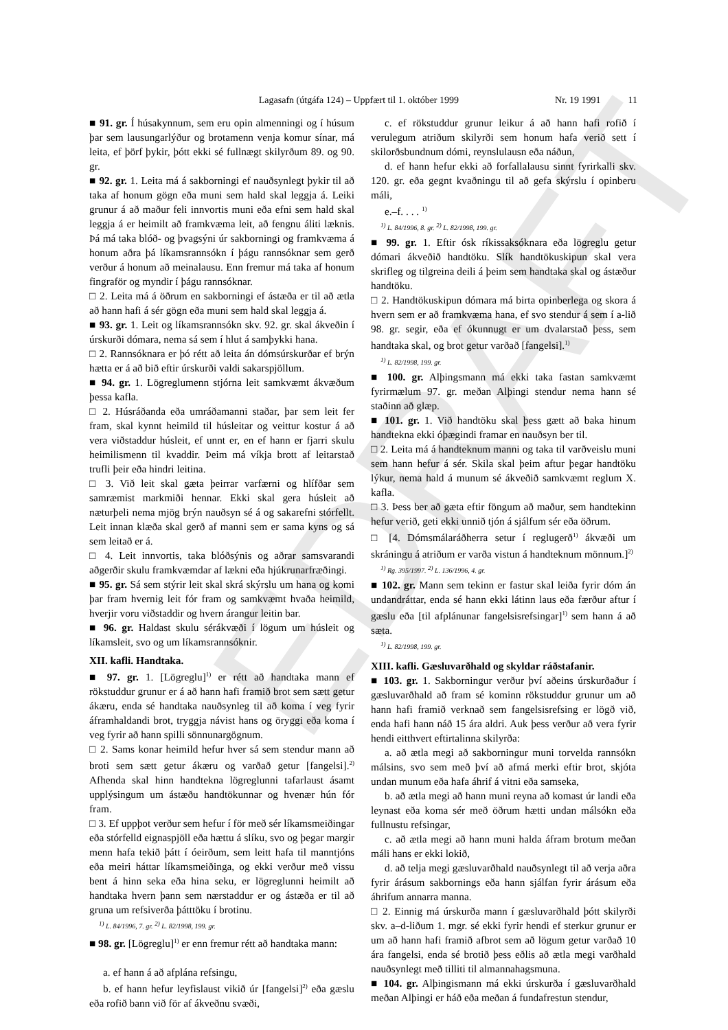EDRAFT
Lagasafn (útgáfa 124) – Uppfært til 1. október 1999 Nr. 19 1991 11
■ 91. gr. Í húsakynnum, sem eru opin almenningi og í húsum þar sem lausungarlýður og brotamenn venja komur sínar, má leita, ef þörf þykir, þótt ekki sé fullnægt skilyrðum 89. og 90. gr.
■ 92. gr. 1. Leita má á sakborningi ef nauðsynlegt þykir til að taka af honum gögn eða muni sem hald skal leggja á. Leiki grunur á að maður feli innvortis muni eða efni sem hald skal leggja á er heimilt að framkvæma leit, að fengnu áliti læknis. Þá má taka blóð- og þvagsýni úr sakborningi og framkvæma á honum aðra þá líkamsrannsókn í þágu rannsóknar sem gerð verður á honum að meinalausu. Enn fremur má taka af honum fingraför og myndir í þágu rannsóknar.
□ 2. Leita má á öðrum en sakborningi ef ástæða er til að ætla að hann hafi á sér gögn eða muni sem hald skal leggja á.
■ 93. gr. 1. Leit og líkamsrannsókn skv. 92. gr. skal ákveðin í úrskurði dómara, nema sá sem í hlut á samþykki hana.
□ 2. Rannsóknara er þó rétt að leita án dómsúrskurðar ef brýn hætta er á að bið eftir úrskurði valdi sakarspjöllum.
■ 94. gr. 1. Lögreglumenn stjórna leit samkvæmt ákvæðum þessa kafla.
□ 2. Húsráðanda eða umráðamanni staðar, þar sem leit fer fram, skal kynnt heimild til húsleitar og veittur kostur á að vera viðstaddur húsleit, ef unnt er, en ef hann er fjarri skulu heimilismenn til kvaddir. Þeim má víkja brott af leitarstað trufli þeir eða hindri leitina.
□ 3. Við leit skal gæta þeirrar varfærni og hlífðar sem samræmist markmiði hennar. Ekki skal gera húsleit að næturþeli nema mjög brýn nauðsyn sé á og sakarefni stórfellt. Leit innan klæða skal gerð af manni sem er sama kyns og sá sem leitað er á.
□ 4. Leit innvortis, taka blóðsýnis og aðrar samsvarandi aðgerðir skulu framkvæmdar af lækni eða hjúkrunarfræðingi.
■ 95. gr. Sá sem stýrir leit skal skrá skýrslu um hana og komi þar fram hvernig leit fór fram og samkvæmt hvaða heimild, hverjir voru viðstaddir og hvern árangur leitin bar.
■ 96. gr. Haldast skulu sérákvæði í lögum um húsleit og líkamsleit, svo og um líkamsrannsóknir.
XII. kafli. Handtaka.
■ 97. gr. 1. [Lögreglu]<sup>1)</sup> er rétt að handtaka mann ef rökstuddur grunur er á að hann hafi framið brot sem sætt getur ákæru, enda sé handtaka nauðsynleg til að koma í veg fyrir áframhaldandi brot, tryggja návist hans og öryggi eða koma í veg fyrir að hann spilli sönnunargögnum.
□ 2. Sams konar heimild hefur hver sá sem stendur mann að broti sem sætt getur ákæru og varðað getur [fangelsi].<sup>2)</sup> Afhenda skal hinn handtekna lögreglunni tafarlaust ásamt upplýsingum um ástæðu handtökunnar og hvenær hún fór fram.
□ 3. Ef uppþot verður sem hefur í för með sér líkamsmeiðingar eða stórfelld eignaspjöll eða hættu á slíku, svo og þegar margir menn hafa tekið þátt í óeirðum, sem leitt hafa til manntjóns eða meiri háttar líkamsmeiðinga, og ekki verður með vissu bent á hinn seka eða hina seku, er lögreglunni heimilt að handtaka hvern þann sem nærstaddur er og ástæða er til að gruna um refsiverða þátttöku í brotinu.
<sup>1)</sup> L. 84/1996, 7. gr. <sup>2)</sup> L. 82/1998, 199. gr.
■ 98. gr. [Lögreglu]<sup>1)</sup> er enn fremur rétt að handtaka mann:
a. ef hann á að afplána refsingu,
b. ef hann hefur leyfislaust vikið úr [fangelsi]<sup>2)</sup> eða gæslu eða rofið bann við för af ákveðnu svæði,
c. ef rökstuddur grunur leikur á að hann hafi rofið í verulegum atriðum skilyrði sem honum hafa verið sett í skilorðsbundnum dómi, reynslulausn eða náðun,
d. ef hann hefur ekki að forfallalausu sinnt fyrirkalli skv. 120. gr. eða gegnt kvaðningu til að gefa skýrslu í opinberu máli,
e.–f. . . . <sup>1)</sup>
<sup>1)</sup> L. 84/1996, 8. gr. <sup>2)</sup> L. 82/1998, 199. gr.
■ 99. gr. 1. Eftir ósk ríkissaksóknara eða lögreglu getur dómari ákveðið handtöku. Slík handtökuskipun skal vera skrifleg og tilgreina deili á þeim sem handtaka skal og ástæður handtöku.
□ 2. Handtökuskipun dómara má birta opinberlega og skora á hvern sem er að framkvæma hana, ef svo stendur á sem í a-lið 98. gr. segir, eða ef ókunnugt er um dvalarstað þess, sem handtaka skal, og brot getur varðað [fangelsi].<sup>1)</sup>
<sup>1)</sup> L. 82/1998, 199. gr.
■ 100. gr. Alþingsmann má ekki taka fastan samkvæmt fyrirmælum 97. gr. meðan Alþingi stendur nema hann sé staðinn að glæp.
■ 101. gr. 1. Við handtöku skal þess gætt að baka hinum handtekna ekki óþægindi framar en nauðsyn ber til.
□ 2. Leita má á handteknum manni og taka til varðveislu muni sem hann hefur á sér. Skila skal þeim aftur þegar handtöku lýkur, nema hald á munum sé ákveðið samkvæmt reglum X. kafla.
□ 3. Þess ber að gæta eftir föngum að maður, sem handtekinn hefur verið, geti ekki unnið tjón á sjálfum sér eða öðrum.
□ [4. Dómsmálaráðherra setur í reglugerð<sup>1)</sup> ákvæði um skráningu á atriðum er varða vistun á handteknum mönnum.]<sup>2)</sup>
<sup>1)</sup> Rg. 395/1997. <sup>2)</sup> L. 136/1996, 4. gr.
■ 102. gr. Mann sem tekinn er fastur skal leiða fyrir dóm án undandráttar, enda sé hann ekki látinn laus eða færður aftur í gæslu eða [til afplánunar fangelsisrefsingar]<sup>1)</sup> sem hann á að sæta.
<sup>1)</sup> L. 82/1998, 199. gr.
XIII. kafli. Gæsluvarðhald og skyldar ráðstafanir.
■ 103. gr. 1. Sakborningur verður því aðeins úrskurðaður í gæsluvarðhald að fram sé kominn rökstuddur grunur um að hann hafi framið verknað sem fangelsisrefsing er lögð við, enda hafi hann náð 15 ára aldri. Auk þess verður að vera fyrir hendi eitthvert eftirtalinna skilyrða:
a. að ætla megi að sakborningur muni torvelda rannsókn málsins, svo sem með því að afmá merki eftir brot, skjóta undan munum eða hafa áhrif á vitni eða samseka,
b. að ætla megi að hann muni reyna að komast úr landi eða leynast eða koma sér með öðrum hætti undan málsókn eða fullnustu refsingar,
c. að ætla megi að hann muni halda áfram brotum meðan máli hans er ekki lokið,
d. að telja megi gæsluvarðhald nauðsynlegt til að verja aðra fyrir árásum sakbornings eða hann sjálfan fyrir árásum eða áhrifum annarra manna.
□ 2. Einnig má úrskurða mann í gæsluvarðhald þótt skilyrði skv. a–d-liðum 1. mgr. sé ekki fyrir hendi ef sterkur grunur er um að hann hafi framið afbrot sem að lögum getur varðað 10 ára fangelsi, enda sé brotið þess eðlis að ætla megi varðhald nauðsynlegt með tilliti til almannahagsmuna.
■ 104. gr. Alþingismann má ekki úrskurða í gæsluvarðhald meðan Alþingi er háð eða meðan á fundafrestun stendur,